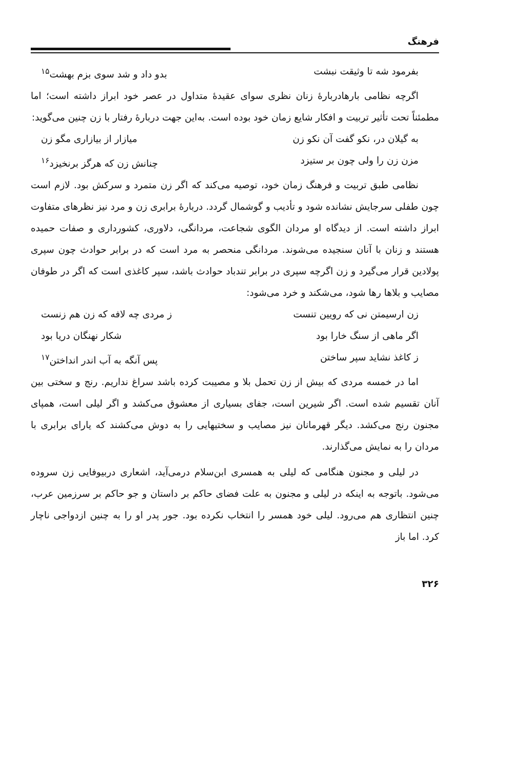فرهنگ
بفرمود شه تا وثیقت نبشت بدو داد و شد سوی بزم بهشت<sup>۱۵</sup>
اگرچه نظامی بارهادربارهٔ زنان نظری سوای عقیدهٔ متداول در عصر خود ابراز داشته است؛ اما مطمئناً تحت تأثیر تربیت و افکار شایع زمان خود بوده است. به‌این جهت دربارهٔ رفتار با زن چنین می‌گوید:
به گیلان در، نکو گفت آن نکو زن میازار از بیازاری مگو زن
مزن زن را ولی چون بر ستیزد چنانش زن که هرگز برنخیزد<sup>۱۶</sup>
نظامی طبق تربیت و فرهنگ زمان خود، توصیه می‌کند که اگر زن متمرد و سرکش بود. لازم است چون طفلی سرجایش نشانده شود و تأدیب و گوشمال گردد. دربارهٔ برابری زن و مرد نیز نظرهای متفاوت ابراز داشته است. از دیدگاه او مردان الگوی شجاعت، مردانگی، دلاوری، کشورداری و صفات حمیده هستند و زنان با آنان سنجیده می‌شوند. مردانگی منحصر به مرد است که در برابر حوادث چون سپری پولادین قرار می‌گیرد و زن اگرچه سپری در برابر تندباد حوادث باشد، سپر کاغذی است که اگر در طوفان مصایب و بلاها رها شود، می‌شکند و خرد می‌شود:
زن ارسیمتن نی که رویین تنست ز مردی چه لافه که زن هم زنست
اگر ماهی از سنگ خارا بود شکار نهنگان دریا بود
ز کاغذ نشاید سپر ساختن پس آنگه به آب اندر انداختن<sup>۱۷</sup>
اما در خمسه مردی که بیش از زن تحمل بلا و مصیبت کرده باشد سراغ نداریم. رنج و سختی بین آنان تقسیم شده است. اگر شیرین است، جفای بسیاری از معشوق می‌کشد و اگر لیلی است، همپای مجنون رنج می‌کشد. دیگر قهرمانان نیز مصایب و سختیهایی را به دوش می‌کشند که یارای برابری با مردان را به نمایش می‌گذارند.
در لیلی و مجنون هنگامی که لیلی به همسری ابن‌سلام درمی‌آید، اشعاری دربیوفایی زن سروده می‌شود. باتوجه به اینکه در لیلی و مجنون به علت فضای حاکم بر داستان و جو حاکم بر سرزمین عرب، چنین انتظاری هم می‌رود. لیلی خود همسر را انتخاب نکرده بود. جور پدر او را به چنین ازدواجی ناچار کرد. اما باز
۳۲۶